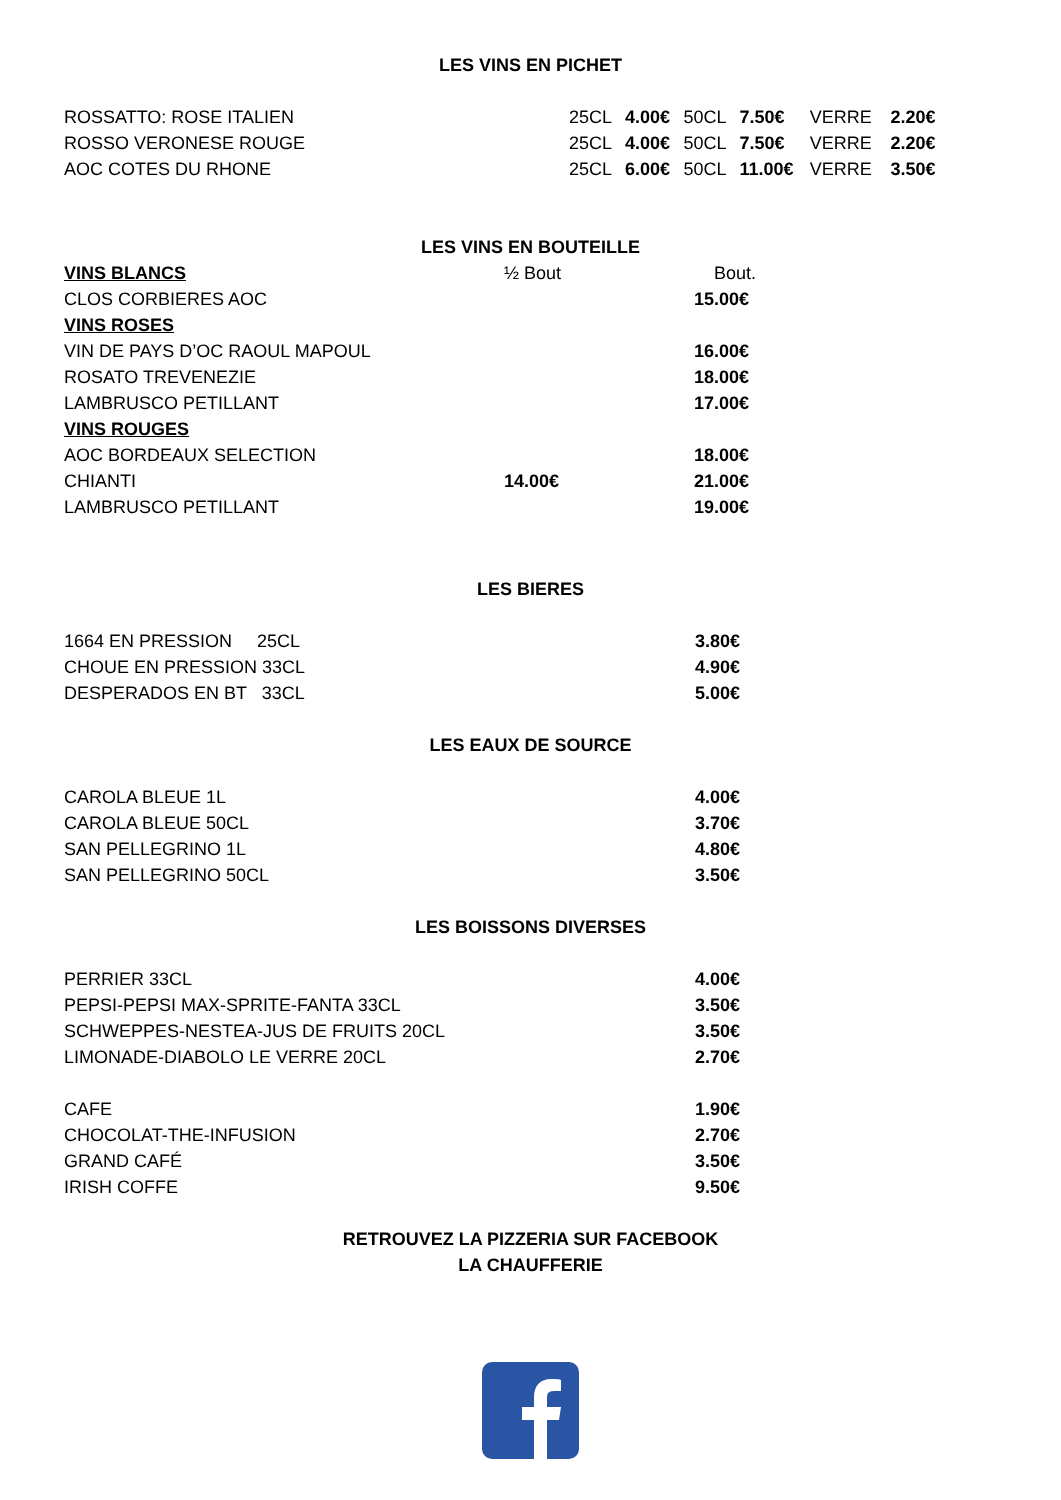LES VINS EN PICHET
| ROSSATTO: ROSE ITALIEN | 25CL | 4.00€ | 50CL | 7.50€ | VERRE | 2.20€ |
| ROSSO VERONESE ROUGE | 25CL | 4.00€ | 50CL | 7.50€ | VERRE | 2.20€ |
| AOC COTES DU RHONE | 25CL | 6.00€ | 50CL | 11.00€ | VERRE | 3.50€ |
LES VINS EN BOUTEILLE
| VINS BLANCS | ½ Bout | Bout. |
| CLOS CORBIERES AOC | | 15.00€ |
| VINS ROSES | | |
| VIN DE PAYS D’OC RAOUL MAPOUL | | 16.00€ |
| ROSATO TREVENEZIE | | 18.00€ |
| LAMBRUSCO PETILLANT | | 17.00€ |
| VINS ROUGES | | |
| AOC BORDEAUX SELECTION | | 18.00€ |
| CHIANTI | 14.00€ | 21.00€ |
| LAMBRUSCO PETILLANT | | 19.00€ |
LES BIERES
| 1664 EN PRESSION 25CL | 3.80€ |
| CHOUE EN PRESSION 33CL | 4.90€ |
| DESPERADOS EN BT 33CL | 5.00€ |
LES EAUX DE SOURCE
| CAROLA BLEUE 1L | 4.00€ |
| CAROLA BLEUE 50CL | 3.70€ |
| SAN PELLEGRINO 1L | 4.80€ |
| SAN PELLEGRINO 50CL | 3.50€ |
LES BOISSONS DIVERSES
| PERRIER 33CL | 4.00€ |
| PEPSI-PEPSI MAX-SPRITE-FANTA 33CL | 3.50€ |
| SCHWEPPES-NESTEA-JUS DE FRUITS 20CL | 3.50€ |
| LIMONADE-DIABOLO LE VERRE 20CL | 2.70€ |
| CAFE | 1.90€ |
| CHOCOLAT-THE-INFUSION | 2.70€ |
| GRAND CAFÉ | 3.50€ |
| IRISH COFFE | 9.50€ |
RETROUVEZ LA PIZZERIA SUR FACEBOOK
LA CHAUFFERIE